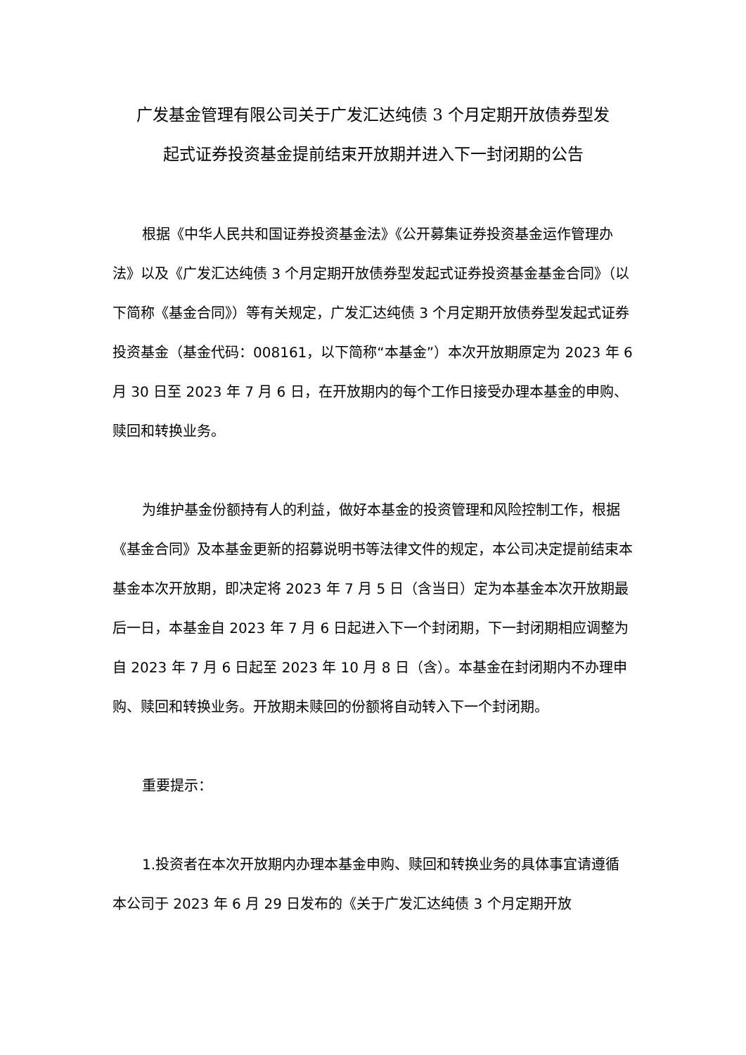广发基金管理有限公司关于广发汇达纯债 3 个月定期开放债券型发
起式证券投资基金提前结束开放期并进入下一封闭期的公告
根据《中华人民共和国证券投资基金法》《公开募集证券投资基金运作管理办法》以及《广发汇达纯债 3 个月定期开放债券型发起式证券投资基金基金合同》（以下简称《基金合同》）等有关规定，广发汇达纯债 3 个月定期开放债券型发起式证券投资基金（基金代码：008161，以下简称“本基金”）本次开放期原定为 2023 年 6 月 30 日至 2023 年 7 月 6 日，在开放期内的每个工作日接受办理本基金的申购、赎回和转换业务。
为维护基金份额持有人的利益，做好本基金的投资管理和风险控制工作，根据《基金合同》及本基金更新的招募说明书等法律文件的规定，本公司决定提前结束本基金本次开放期，即决定将 2023 年 7 月 5 日（含当日）定为本基金本次开放期最后一日，本基金自 2023 年 7 月 6 日起进入下一个封闭期，下一封闭期相应调整为自 2023 年 7 月 6 日起至 2023 年 10 月 8 日（含）。本基金在封闭期内不办理申购、赎回和转换业务。开放期未赎回的份额将自动转入下一个封闭期。
重要提示：
1.投资者在本次开放期内办理本基金申购、赎回和转换业务的具体事宜请遵循本公司于 2023 年 6 月 29 日发布的《关于广发汇达纯债 3 个月定期开放